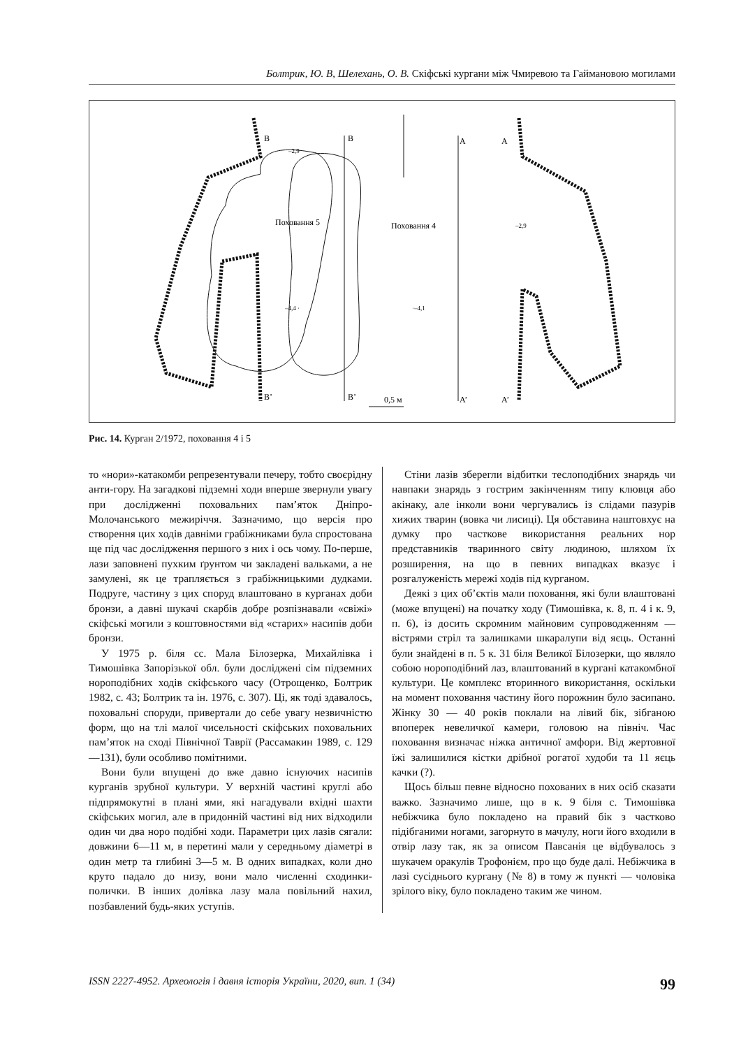Болтрик, Ю. В, Шелехань, О. В. Скіфські кургани між Чмиревою та Гаймановою могилами
Поховання 5
Поховання 4
B
B
A
A
B’
B’
A’
A’
0,5 м
–4,4 ·
·–4,1
–2,9
–2,9
Рис. 14. Курган 2/1972, поховання 4 і 5
то «нори»-катакомби репрезентували печеру, тобто своєрідну анти-гору. На загадкові підземні ходи вперше звернули увагу при дослідженні поховальних пам’яток Дніпро-Молочанського межиріччя. Зазначимо, що версія про створення цих ходів давніми грабіжниками була спростована ще під час дослідження першого з них і ось чому. По-перше, лази заповнені пухким ґрунтом чи закладені вальками, а не замулені, як це трапляється з грабіжницькими дудками. Подруге, частину з цих споруд влаштовано в курганах доби бронзи, а давні шукачі скарбів добре розпізнавали «свіжі» скіфські могили з коштовностями від «старих» насипів доби бронзи.
У 1975 р. біля сс. Мала Білозерка, Михайлівка і Тимошівка Запорізької обл. були досліджені сім підземних нороподібних ходів скіфського часу (Отрощенко, Болтрик 1982, с. 43; Болтрик та ін. 1976, с. 307). Ці, як тоді здавалось, поховальні споруди, привертали до себе увагу незвичністю форм, що на тлі малої чисельності скіфських поховальних пам’яток на сході Північної Таврії (Рассамакин 1989, с. 129—131), були особливо помітними.
Вони були впущені до вже давно існуючих насипів курганів зрубної культури. У верхній частині круглі або підпрямокутні в плані ями, які нагадували вхідні шахти скіфських могил, але в придонній частині від них відходили один чи два норо подібні ходи. Параметри цих лазів сягали: довжини 6—11 м, в перетині мали у середньому діаметрі в один метр та глибині 3—5 м. В одних випадках, коли дно круто падало до низу, вони мало численні сходинки-полички. В інших долівка лазу мала повільний нахил, позбавлений будь-яких уступів.
Стіни лазів зберегли відбитки теслоподібних знарядь чи навпаки знарядь з гострим закінченням типу клювця або акінаку, але інколи вони чергувались із слідами пазурів хижих тварин (вовка чи лисиці). Ця обставина наштовхує на думку про часткове використання реальних нор представників тваринного світу людиною, шляхом їх розширення, на що в певних випадках вказує і розгалуженість мережі ходів під курганом.
Деякі з цих об’єктів мали поховання, які були влаштовані (може впущені) на початку ходу (Тимошівка, к. 8, п. 4 і к. 9, п. 6), із досить скромним майновим супроводженням — вістрями стріл та залишками шкаралупи від яєць. Останні були знайдені в п. 5 к. 31 біля Великої Білозерки, що являло собою нороподібний лаз, влаштований в кургані катакомбної культури. Це комплекс вторинного використання, оскільки на момент поховання частину його порожнин було засипано. Жінку 30 — 40 років поклали на лівий бік, зібганою впоперек невеличкої камери, головою на північ. Час поховання визначає ніжка античної амфори. Від жертовної їжі залишилися кістки дрібної рогатої худоби та 11 яєць качки (?).
Щось більш певне відносно похованих в них осіб сказати важко. Зазначимо лише, що в к. 9 біля с. Тимошівка небіжчика було покладено на правий бік з частково підібганими ногами, загорнуто в мачулу, ноги його входили в отвір лазу так, як за описом Павсанія це відбувалось з шукачем оракулів Трофонієм, про що буде далі. Небіжчика в лазі сусіднього кургану (№ 8) в тому ж пункті — чоловіка зрілого віку, було покладено таким же чином.
ISSN 2227-4952. Археологія і давня історія України, 2020, вип. 1 (34) 99